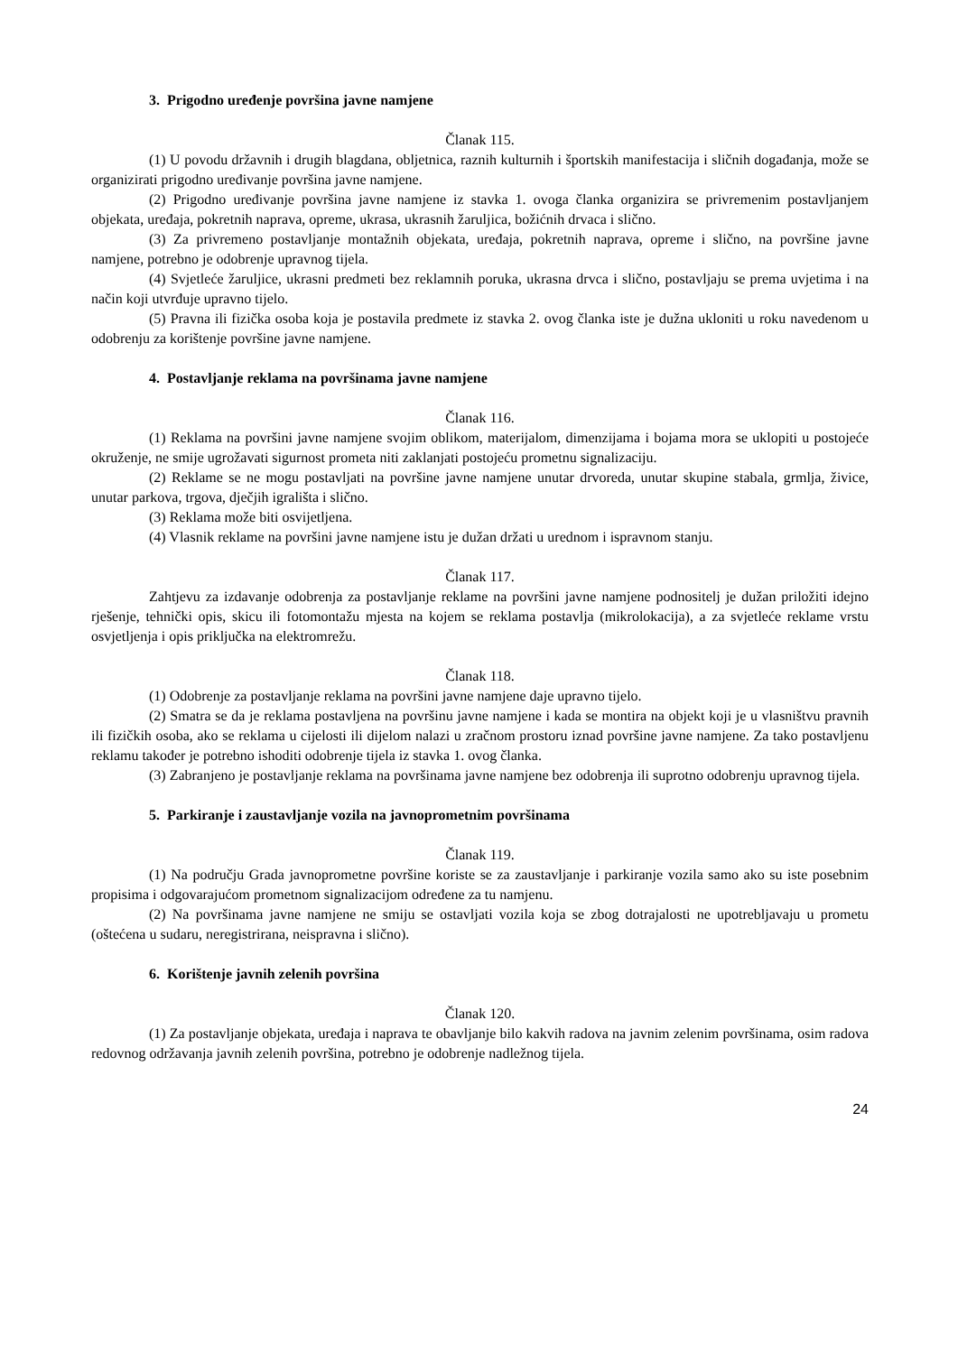3. Prigodno uređenje površina javne namjene
Članak 115.
(1) U povodu državnih i drugih blagdana, obljetnica, raznih kulturnih i športskih manifestacija i sličnih događanja, može se organizirati prigodno uređivanje površina javne namjene.
(2) Prigodno uređivanje površina javne namjene iz stavka 1. ovoga članka organizira se privremenim postavljanjem objekata, uređaja, pokretnih naprava, opreme, ukrasa, ukrasnih žaruljica, božićnih drvaca i slično.
(3) Za privremeno postavljanje montažnih objekata, uređaja, pokretnih naprava, opreme i slično, na površine javne namjene, potrebno je odobrenje upravnog tijela.
(4) Svjetleće žaruljice, ukrasni predmeti bez reklamnih poruka, ukrasna drvca i slično, postavljaju se prema uvjetima i na način koji utvrđuje upravno tijelo.
(5) Pravna ili fizička osoba koja je postavila predmete iz stavka 2. ovog članka iste je dužna ukloniti u roku navedenom u odobrenju za korištenje površine javne namjene.
4. Postavljanje reklama na površinama javne namjene
Članak 116.
(1) Reklama na površini javne namjene svojim oblikom, materijalom, dimenzijama i bojama mora se uklopiti u postojeće okruženje, ne smije ugrožavati sigurnost prometa niti zaklanjati postojeću prometnu signalizaciju.
(2) Reklame se ne mogu postavljati na površine javne namjene unutar drvoreda, unutar skupine stabala, grmlja, živice, unutar parkova, trgova, dječjih igrališta i slično.
(3) Reklama može biti osvijetljena.
(4) Vlasnik reklame na površini javne namjene istu je dužan držati u urednom i ispravnom stanju.
Članak 117.
Zahtjevu za izdavanje odobrenja za postavljanje reklame na površini javne namjene podnositelj je dužan priložiti idejno rješenje, tehnički opis, skicu ili fotomontažu mjesta na kojem se reklama postavlja (mikrolokacija), a za svjetleće reklame vrstu osvjetljenja i opis priključka na elektromrežu.
Članak 118.
(1) Odobrenje za postavljanje reklama na površini javne namjene daje upravno tijelo.
(2) Smatra se da je reklama postavljena na površinu javne namjene i kada se montira na objekt koji je u vlasništvu pravnih ili fizičkih osoba, ako se reklama u cijelosti ili dijelom nalazi u zračnom prostoru iznad površine javne namjene. Za tako postavljenu reklamu također je potrebno ishoditi odobrenje tijela iz stavka 1. ovog članka.
(3) Zabranjeno je postavljanje reklama na površinama javne namjene bez odobrenja ili suprotno odobrenju upravnog tijela.
5. Parkiranje i zaustavljanje vozila na javnoprometnim površinama
Članak 119.
(1) Na području Grada javnoprometne površine koriste se za zaustavljanje i parkiranje vozila samo ako su iste posebnim propisima i odgovarajućom prometnom signalizacijom određene za tu namjenu.
(2) Na površinama javne namjene ne smiju se ostavljati vozila koja se zbog dotrajalosti ne upotrebljavaju u prometu (oštećena u sudaru, neregistrirana, neispravna i slično).
6. Korištenje javnih zelenih površina
Članak 120.
(1) Za postavljanje objekata, uređaja i naprava te obavljanje bilo kakvih radova na javnim zelenim površinama, osim radova redovnog održavanja javnih zelenih površina, potrebno je odobrenje nadležnog tijela.
24